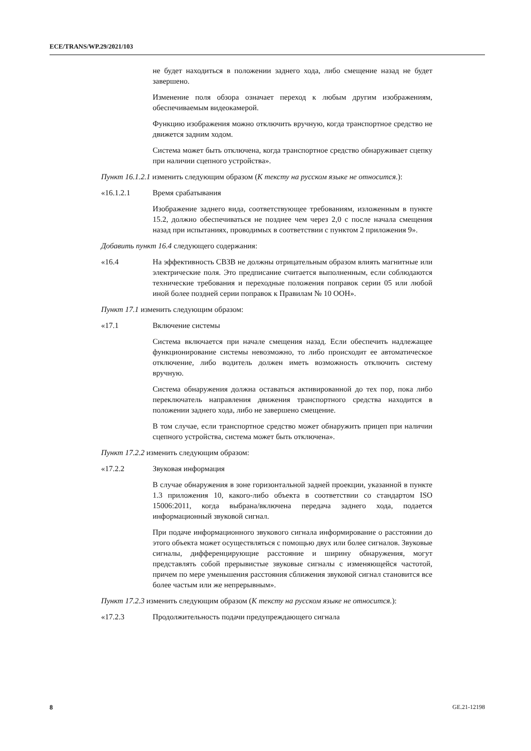ECE/TRANS/WP.29/2021/103
не будет находиться в положении заднего хода, либо смещение назад не будет завершено.
Изменение поля обзора означает переход к любым другим изображениям, обеспечиваемым видеокамерой.
Функцию изображения можно отключить вручную, когда транспортное средство не движется задним ходом.
Система может быть отключена, когда транспортное средство обнаруживает сцепку при наличии сцепного устройства».
Пункт 16.1.2.1 изменить следующим образом (К тексту на русском языке не относится.):
«16.1.2.1 Время срабатывания
Изображение заднего вида, соответствующее требованиям, изложенным в пункте 15.2, должно обеспечиваться не позднее чем через 2,0 с после начала смещения назад при испытаниях, проводимых в соответствии с пунктом 2 приложения 9».
Добавить пункт 16.4 следующего содержания:
«16.4 На эффективность СВЗВ не должны отрицательным образом влиять магнитные или электрические поля. Это предписание считается выполненным, если соблюдаются технические требования и переходные положения поправок серии 05 или любой иной более поздней серии поправок к Правилам № 10 ООН».
Пункт 17.1 изменить следующим образом:
«17.1 Включение системы
Система включается при начале смещения назад. Если обеспечить надлежащее функционирование системы невозможно, то либо происходит ее автоматическое отключение, либо водитель должен иметь возможность отключить систему вручную.
Система обнаружения должна оставаться активированной до тех пор, пока либо переключатель направления движения транспортного средства находится в положении заднего хода, либо не завершено смещение.
В том случае, если транспортное средство может обнаружить прицеп при наличии сцепного устройства, система может быть отключена».
Пункт 17.2.2 изменить следующим образом:
«17.2.2 Звуковая информация
В случае обнаружения в зоне горизонтальной задней проекции, указанной в пункте 1.3 приложения 10, какого-либо объекта в соответствии со стандартом ISO 15006:2011, когда выбрана/включена передача заднего хода, подается информационный звуковой сигнал.
При подаче информационного звукового сигнала информирование о расстоянии до этого объекта может осуществляться с помощью двух или более сигналов. Звуковые сигналы, дифференцирующие расстояние и ширину обнаружения, могут представлять собой прерывистые звуковые сигналы с изменяющейся частотой, причем по мере уменьшения расстояния сближения звуковой сигнал становится все более частым или же непрерывным».
Пункт 17.2.3 изменить следующим образом (К тексту на русском языке не относится.):
«17.2.3 Продолжительность подачи предупреждающего сигнала
8 GE.21-12198